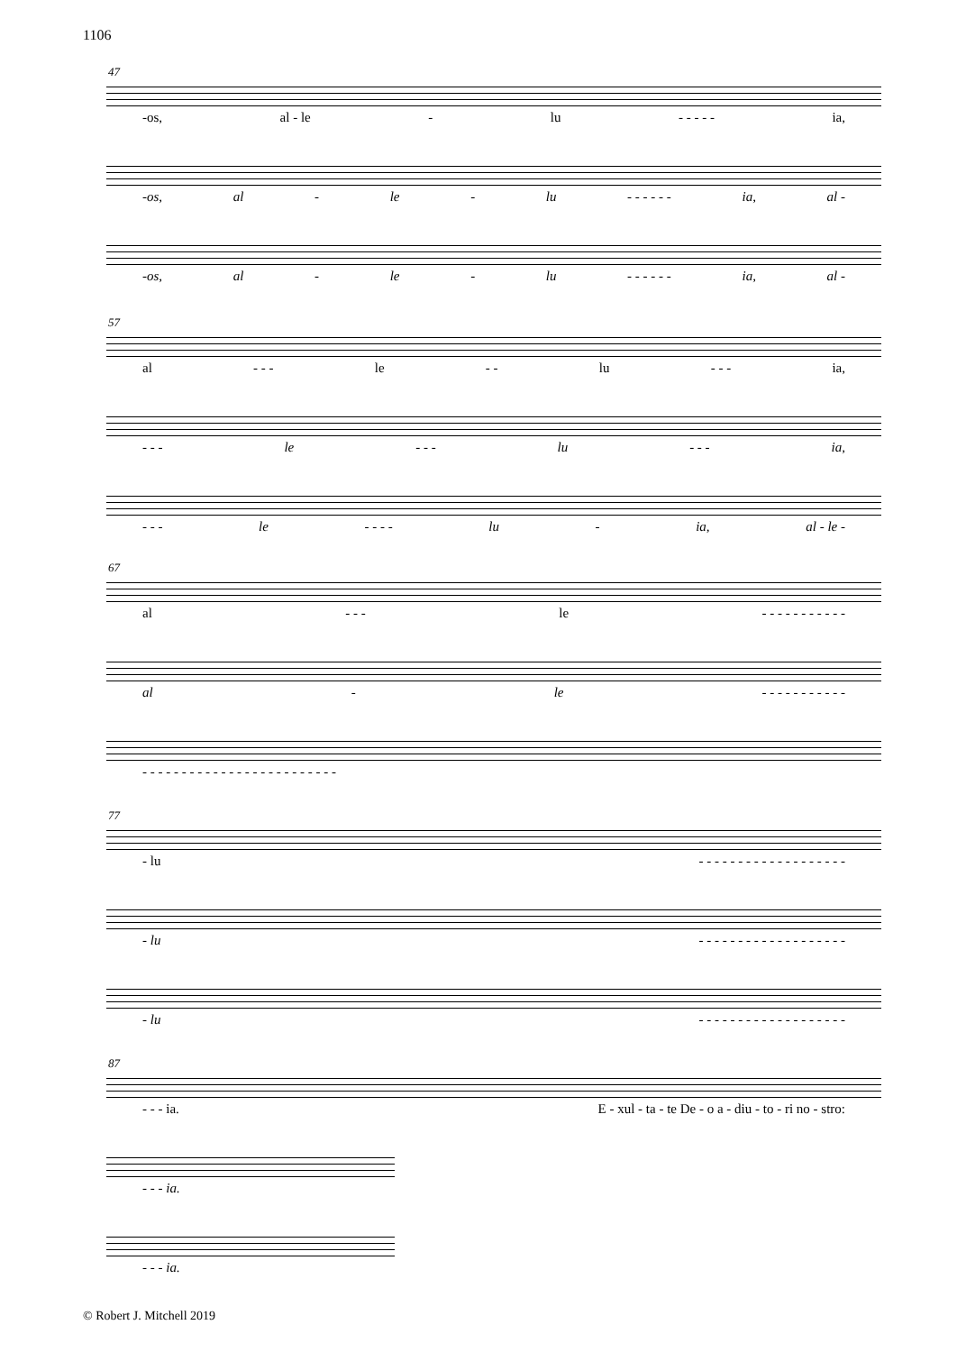1106
47
-os, al - le - lu - - - - - ia,
-os, al - le - lu - - - - - - ia, al -
-os, al - le - lu - - - - - - ia, al -
57
al - - - le - - lu - - - ia,
- - - le - - - lu - - - ia,
- - - le - - - - lu - ia, al - le -
67
al - - - le - - - - - - - - - - -
al - le - - - - - - - - - - -
- - - - - - - - - - - - - - - - - - - - - - - - -
77
- lu - - - - - - - - - - - - - - - - - - -
- lu - - - - - - - - - - - - - - - - - - -
- lu - - - - - - - - - - - - - - - - - - -
87
- - - ia. E - xul - ta - te De - o a - diu - to - ri no - stro:
- - - ia.
- - - ia.
© Robert J. Mitchell 2019